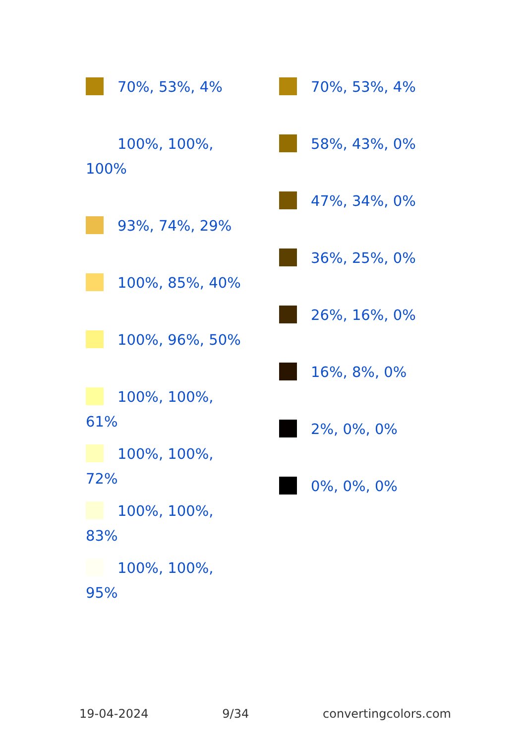70%, 53%, 4%
100%, 100%, 100%
93%, 74%, 29%
100%, 85%, 40%
100%, 96%, 50%
100%, 100%, 61%
100%, 100%, 72%
100%, 100%, 83%
100%, 100%, 95%
70%, 53%, 4%
58%, 43%, 0%
47%, 34%, 0%
36%, 25%, 0%
26%, 16%, 0%
16%, 8%, 0%
2%, 0%, 0%
0%, 0%, 0%
19-04-2024 9/34 convertingcolors.com